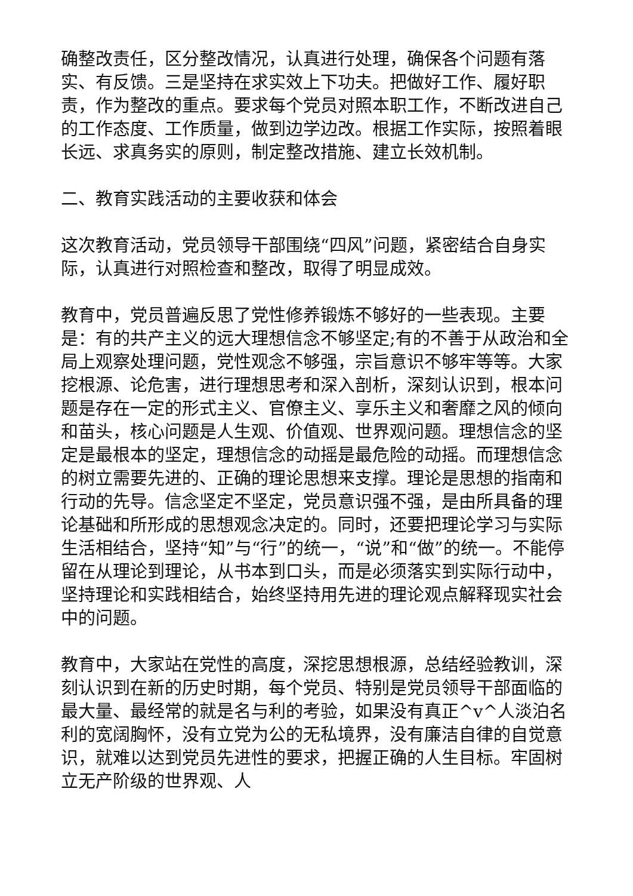确整改责任，区分整改情况，认真进行处理，确保各个问题有落实、有反馈。三是坚持在求实效上下功夫。把做好工作、履好职责，作为整改的重点。要求每个党员对照本职工作，不断改进自己的工作态度、工作质量，做到边学边改。根据工作实际，按照着眼长远、求真务实的原则，制定整改措施、建立长效机制。
二、教育实践活动的主要收获和体会
这次教育活动，党员领导干部围绕“四风”问题，紧密结合自身实际，认真进行对照检查和整改，取得了明显成效。
教育中，党员普遍反思了党性修养锻炼不够好的一些表现。主要是：有的共产主义的远大理想信念不够坚定;有的不善于从政治和全局上观察处理问题，党性观念不够强，宗旨意识不够牢等等。大家挖根源、论危害，进行理想思考和深入剖析，深刻认识到，根本问题是存在一定的形式主义、官僚主义、享乐主义和奢靡之风的倾向和苗头，核心问题是人生观、价值观、世界观问题。理想信念的坚定是最根本的坚定，理想信念的动摇是最危险的动摇。而理想信念的树立需要先进的、正确的理论思想来支撑。理论是思想的指南和行动的先导。信念坚定不坚定，党员意识强不强，是由所具备的理论基础和所形成的思想观念决定的。同时，还要把理论学习与实际生活相结合，坚持“知”与“行”的统一，“说”和“做”的统一。不能停留在从理论到理论，从书本到口头，而是必须落实到实际行动中，坚持理论和实践相结合，始终坚持用先进的理论观点解释现实社会中的问题。
教育中，大家站在党性的高度，深挖思想根源，总结经验教训，深刻认识到在新的历史时期，每个党员、特别是党员领导干部面临的最大量、最经常的就是名与利的考验，如果没有真正^v^人淡泊名利的宽阔胸怀，没有立党为公的无私境界，没有廉洁自律的自觉意识，就难以达到党员先进性的要求，把握正确的人生目标。牢固树立无产阶级的世界观、人